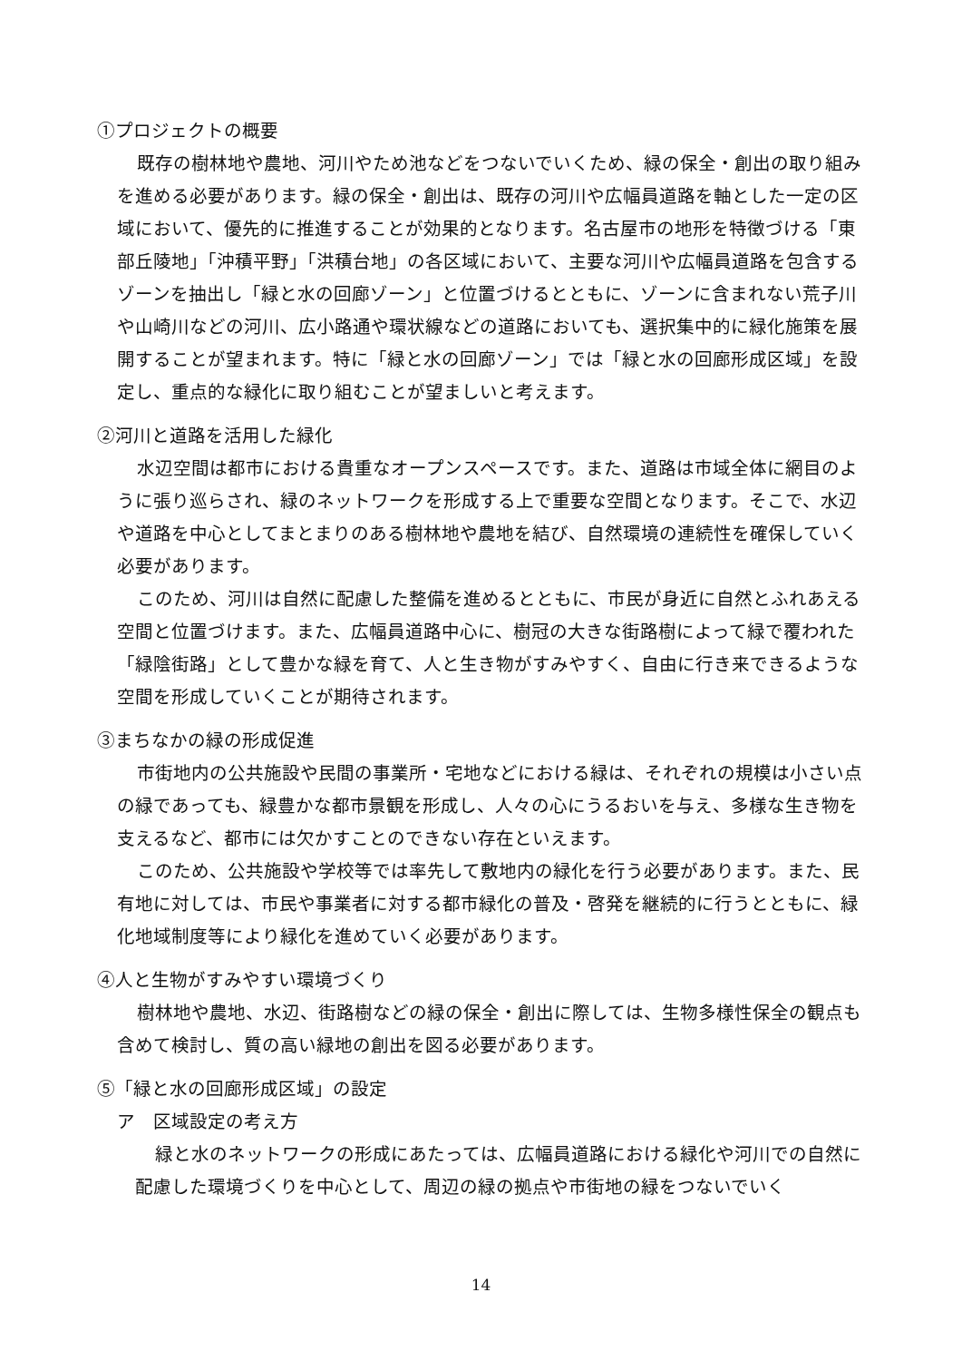①プロジェクトの概要
既存の樹林地や農地、河川やため池などをつないでいくため、緑の保全・創出の取り組みを進める必要があります。緑の保全・創出は、既存の河川や広幅員道路を軸とした一定の区域において、優先的に推進することが効果的となります。名古屋市の地形を特徴づける「東部丘陵地」「沖積平野」「洪積台地」の各区域において、主要な河川や広幅員道路を包含するゾーンを抽出し「緑と水の回廊ゾーン」と位置づけるとともに、ゾーンに含まれない荒子川や山崎川などの河川、広小路通や環状線などの道路においても、選択集中的に緑化施策を展開することが望まれます。特に「緑と水の回廊ゾーン」では「緑と水の回廊形成区域」を設定し、重点的な緑化に取り組むことが望ましいと考えます。
②河川と道路を活用した緑化
水辺空間は都市における貴重なオープンスペースです。また、道路は市域全体に網目のように張り巡らされ、緑のネットワークを形成する上で重要な空間となります。そこで、水辺や道路を中心としてまとまりのある樹林地や農地を結び、自然環境の連続性を確保していく必要があります。
このため、河川は自然に配慮した整備を進めるとともに、市民が身近に自然とふれあえる空間と位置づけます。また、広幅員道路中心に、樹冠の大きな街路樹によって緑で覆われた「緑陰街路」として豊かな緑を育て、人と生き物がすみやすく、自由に行き来できるような空間を形成していくことが期待されます。
③まちなかの緑の形成促進
市街地内の公共施設や民間の事業所・宅地などにおける緑は、それぞれの規模は小さい点の緑であっても、緑豊かな都市景観を形成し、人々の心にうるおいを与え、多様な生き物を支えるなど、都市には欠かすことのできない存在といえます。
このため、公共施設や学校等では率先して敷地内の緑化を行う必要があります。また、民有地に対しては、市民や事業者に対する都市緑化の普及・啓発を継続的に行うとともに、緑化地域制度等により緑化を進めていく必要があります。
④人と生物がすみやすい環境づくり
樹林地や農地、水辺、街路樹などの緑の保全・創出に際しては、生物多様性保全の観点も含めて検討し、質の高い緑地の創出を図る必要があります。
⑤「緑と水の回廊形成区域」の設定
ア　区域設定の考え方
緑と水のネットワークの形成にあたっては、広幅員道路における緑化や河川での自然に配慮した環境づくりを中心として、周辺の緑の拠点や市街地の緑をつないでいく
14